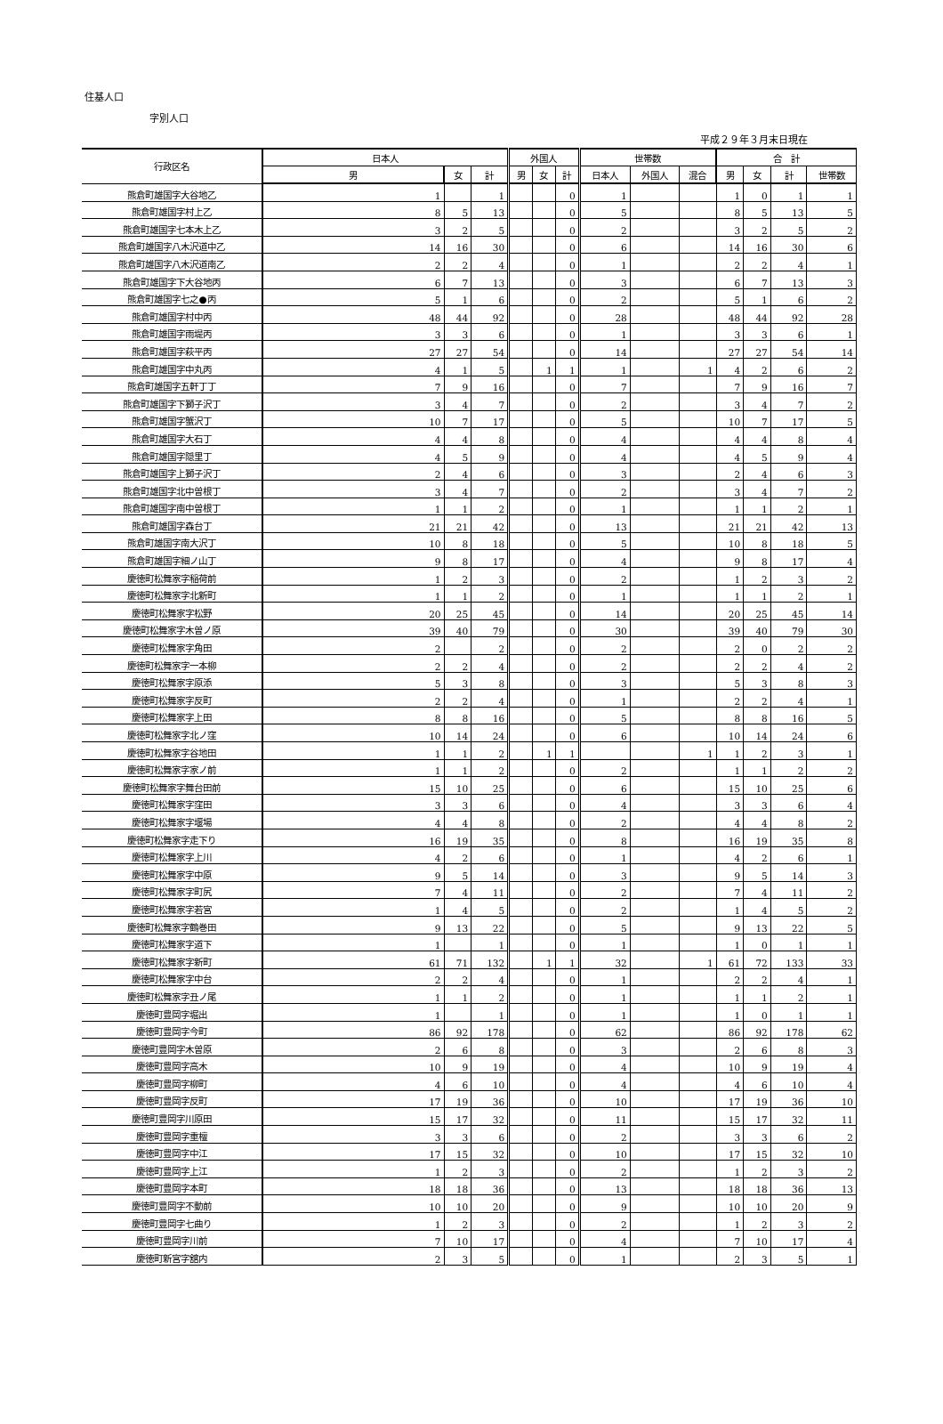住基人口
字別人口
平成２９年３月末日現在
| 行政区名 | 日本人 | | | 外国人 | | | 世帯数 | | | 合 計 | | | |
| --- | --- | --- | --- | --- | --- | --- | --- | --- | --- | --- | --- | --- | --- |
| | 男 | 女 | 計 | 男 | 女 | 計 | 日本人 | 外国人 | 混合 | 男 | 女 | 計 | 世帯数 |
| 熊倉町雄国字大谷地乙 | 1 | | 1 | | | 0 | 1 | | | 1 | 0 | 1 | 1 |
| 熊倉町雄国字村上乙 | 8 | 5 | 13 | | | 0 | 5 | | | 8 | 5 | 13 | 5 |
| 熊倉町雄国字七本木上乙 | 3 | 2 | 5 | | | 0 | 2 | | | 3 | 2 | 5 | 2 |
| 熊倉町雄国字八木沢道中乙 | 14 | 16 | 30 | | | 0 | 6 | | | 14 | 16 | 30 | 6 |
| 熊倉町雄国字八木沢道南乙 | 2 | 2 | 4 | | | 0 | 1 | | | 2 | 2 | 4 | 1 |
| 熊倉町雄国字下大谷地丙 | 6 | 7 | 13 | | | 0 | 3 | | | 6 | 7 | 13 | 3 |
| 熊倉町雄国字七之●丙 | 5 | 1 | 6 | | | 0 | 2 | | | 5 | 1 | 6 | 2 |
| 熊倉町雄国字村中丙 | 48 | 44 | 92 | | | 0 | 28 | | | 48 | 44 | 92 | 28 |
| 熊倉町雄国字雨堤丙 | 3 | 3 | 6 | | | 0 | 1 | | | 3 | 3 | 6 | 1 |
| 熊倉町雄国字萩平丙 | 27 | 27 | 54 | | | 0 | 14 | | | 27 | 27 | 54 | 14 |
| 熊倉町雄国字中丸丙 | 4 | 1 | 5 | | 1 | 1 | 1 | | 1 | 4 | 2 | 6 | 2 |
| 熊倉町雄国字五軒丁丁 | 7 | 9 | 16 | | | 0 | 7 | | | 7 | 9 | 16 | 7 |
| 熊倉町雄国字下獅子沢丁 | 3 | 4 | 7 | | | 0 | 2 | | | 3 | 4 | 7 | 2 |
| 熊倉町雄国字蟹沢丁 | 10 | 7 | 17 | | | 0 | 5 | | | 10 | 7 | 17 | 5 |
| 熊倉町雄国字大石丁 | 4 | 4 | 8 | | | 0 | 4 | | | 4 | 4 | 8 | 4 |
| 熊倉町雄国字隠里丁 | 4 | 5 | 9 | | | 0 | 4 | | | 4 | 5 | 9 | 4 |
| 熊倉町雄国字上獅子沢丁 | 2 | 4 | 6 | | | 0 | 3 | | | 2 | 4 | 6 | 3 |
| 熊倉町雄国字北中曽根丁 | 3 | 4 | 7 | | | 0 | 2 | | | 3 | 4 | 7 | 2 |
| 熊倉町雄国字南中曽根丁 | 1 | 1 | 2 | | | 0 | 1 | | | 1 | 1 | 2 | 1 |
| 熊倉町雄国字森台丁 | 21 | 21 | 42 | | | 0 | 13 | | | 21 | 21 | 42 | 13 |
| 熊倉町雄国字南大沢丁 | 10 | 8 | 18 | | | 0 | 5 | | | 10 | 8 | 18 | 5 |
| 熊倉町雄国字細ノ山丁 | 9 | 8 | 17 | | | 0 | 4 | | | 9 | 8 | 17 | 4 |
| 慶徳町松舞家字稲荷前 | 1 | 2 | 3 | | | 0 | 2 | | | 1 | 2 | 3 | 2 |
| 慶徳町松舞家字北新町 | 1 | 1 | 2 | | | 0 | 1 | | | 1 | 1 | 2 | 1 |
| 慶徳町松舞家字松野 | 20 | 25 | 45 | | | 0 | 14 | | | 20 | 25 | 45 | 14 |
| 慶徳町松舞家字木曽ノ原 | 39 | 40 | 79 | | | 0 | 30 | | | 39 | 40 | 79 | 30 |
| 慶徳町松舞家字角田 | 2 | | 2 | | | 0 | 2 | | | 2 | 0 | 2 | 2 |
| 慶徳町松舞家字一本柳 | 2 | 2 | 4 | | | 0 | 2 | | | 2 | 2 | 4 | 2 |
| 慶徳町松舞家字原添 | 5 | 3 | 8 | | | 0 | 3 | | | 5 | 3 | 8 | 3 |
| 慶徳町松舞家字反町 | 2 | 2 | 4 | | | 0 | 1 | | | 2 | 2 | 4 | 1 |
| 慶徳町松舞家字上田 | 8 | 8 | 16 | | | 0 | 5 | | | 8 | 8 | 16 | 5 |
| 慶徳町松舞家字北ノ窪 | 10 | 14 | 24 | | | 0 | 6 | | | 10 | 14 | 24 | 6 |
| 慶徳町松舞家字谷地田 | 1 | 1 | 2 | | 1 | 1 | | | 1 | 1 | 2 | 3 | 1 |
| 慶徳町松舞家字家ノ前 | 1 | 1 | 2 | | | 0 | 2 | | | 1 | 1 | 2 | 2 |
| 慶徳町松舞家字舞台田前 | 15 | 10 | 25 | | | 0 | 6 | | | 15 | 10 | 25 | 6 |
| 慶徳町松舞家字窪田 | 3 | 3 | 6 | | | 0 | 4 | | | 3 | 3 | 6 | 4 |
| 慶徳町松舞家字堰場 | 4 | 4 | 8 | | | 0 | 2 | | | 4 | 4 | 8 | 2 |
| 慶徳町松舞家字走下り | 16 | 19 | 35 | | | 0 | 8 | | | 16 | 19 | 35 | 8 |
| 慶徳町松舞家字上川 | 4 | 2 | 6 | | | 0 | 1 | | | 4 | 2 | 6 | 1 |
| 慶徳町松舞家字中原 | 9 | 5 | 14 | | | 0 | 3 | | | 9 | 5 | 14 | 3 |
| 慶徳町松舞家字町尻 | 7 | 4 | 11 | | | 0 | 2 | | | 7 | 4 | 11 | 2 |
| 慶徳町松舞家字若宮 | 1 | 4 | 5 | | | 0 | 2 | | | 1 | 4 | 5 | 2 |
| 慶徳町松舞家字鶴巻田 | 9 | 13 | 22 | | | 0 | 5 | | | 9 | 13 | 22 | 5 |
| 慶徳町松舞家字道下 | 1 | | 1 | | | 0 | 1 | | | 1 | 0 | 1 | 1 |
| 慶徳町松舞家字新町 | 61 | 71 | 132 | | 1 | 1 | 32 | | 1 | 61 | 72 | 133 | 33 |
| 慶徳町松舞家字中台 | 2 | 2 | 4 | | | 0 | 1 | | | 2 | 2 | 4 | 1 |
| 慶徳町松舞家字丑ノ尾 | 1 | 1 | 2 | | | 0 | 1 | | | 1 | 1 | 2 | 1 |
| 慶徳町豊岡字堀出 | 1 | | 1 | | | 0 | 1 | | | 1 | 0 | 1 | 1 |
| 慶徳町豊岡字今町 | 86 | 92 | 178 | | | 0 | 62 | | | 86 | 92 | 178 | 62 |
| 慶徳町豊岡字木曽原 | 2 | 6 | 8 | | | 0 | 3 | | | 2 | 6 | 8 | 3 |
| 慶徳町豊岡字高木 | 10 | 9 | 19 | | | 0 | 4 | | | 10 | 9 | 19 | 4 |
| 慶徳町豊岡字柳町 | 4 | 6 | 10 | | | 0 | 4 | | | 4 | 6 | 10 | 4 |
| 慶徳町豊岡字反町 | 17 | 19 | 36 | | | 0 | 10 | | | 17 | 19 | 36 | 10 |
| 慶徳町豊岡字川原田 | 15 | 17 | 32 | | | 0 | 11 | | | 15 | 17 | 32 | 11 |
| 慶徳町豊岡字重檀 | 3 | 3 | 6 | | | 0 | 2 | | | 3 | 3 | 6 | 2 |
| 慶徳町豊岡字中江 | 17 | 15 | 32 | | | 0 | 10 | | | 17 | 15 | 32 | 10 |
| 慶徳町豊岡字上江 | 1 | 2 | 3 | | | 0 | 2 | | | 1 | 2 | 3 | 2 |
| 慶徳町豊岡字本町 | 18 | 18 | 36 | | | 0 | 13 | | | 18 | 18 | 36 | 13 |
| 慶徳町豊岡字不動前 | 10 | 10 | 20 | | | 0 | 9 | | | 10 | 10 | 20 | 9 |
| 慶徳町豊岡字七曲り | 1 | 2 | 3 | | | 0 | 2 | | | 1 | 2 | 3 | 2 |
| 慶徳町豊岡字川前 | 7 | 10 | 17 | | | 0 | 4 | | | 7 | 10 | 17 | 4 |
| 慶徳町新宮字舘内 | 2 | 3 | 5 | | | 0 | 1 | | | 2 | 3 | 5 | 1 |